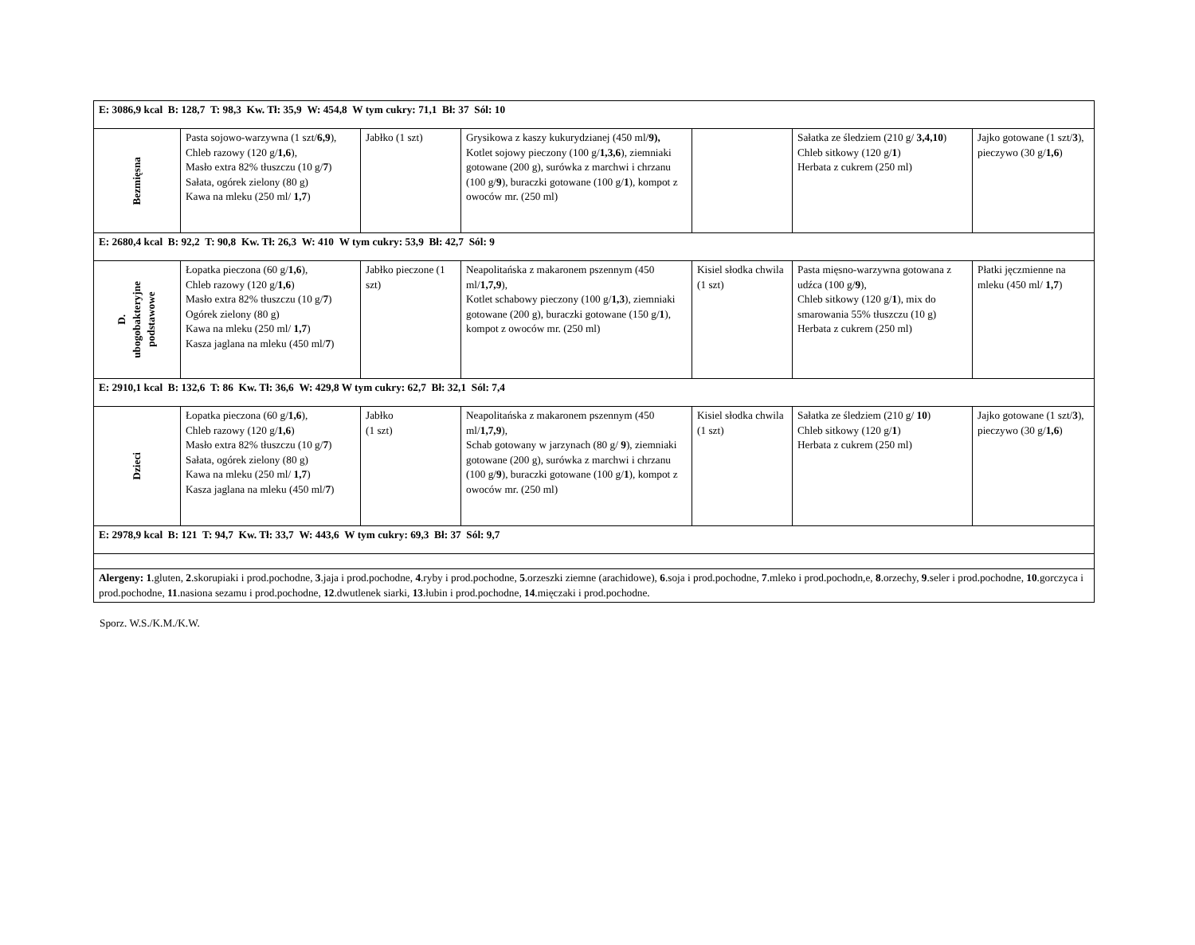| E: 3086,9 kcal B: 128,7 T: 98,3 Kw. Tł: 35,9 W: 454,8 W tym cukry: 71,1 Bł: 37 Sól: 10 | | | | | | |
| Bezmięsna | Pasta sojowo-warzywna (1 szt/ 6,9 ), Chleb razowy (120 g/ 1,6 ), Masło extra 82% tłuszczu (10 g/ 7 ) Sałata, ogórek zielony (80 g) Kawa na mleku (250 ml/ 1,7 ) | Jabłko (1 szt) | Grysikowa z kaszy kukurydzianej (450 ml/ 9), Kotlet sojowy pieczony (100 g/ 1,3,6 ), ziemniaki gotowane (200 g), surówka z marchwi i chrzanu (100 g/ 9 ), buraczki gotowane (100 g/ 1 ), kompot z owoców mr. (250 ml) | | Sałatka ze śledziem (210 g/ 3,4,10 ) Chleb sitkowy (120 g/ 1 ) Herbata z cukrem (250 ml) | Jajko gotowane (1 szt/ 3 ), pieczywo (30 g/ 1,6 ) |
| E: 2680,4 kcal B: 92,2 T: 90,8 Kw. Tł: 26,3 W: 410 W tym cukry: 53,9 Bł: 42,7 Sól: 9 | | | | | | |
| D. ubogobakteryjne podstawowe | Łopatka pieczona (60 g/ 1,6 ), Chleb razowy (120 g/ 1,6 ) Masło extra 82% tłuszczu (10 g/ 7 ) Ogórek zielony (80 g) Kawa na mleku (250 ml/ 1,7 ) Kasza jaglana na mleku (450 ml/ 7 ) | Jabłko pieczone (1 szt) | Neapolitańska z makaronem pszennym (450 ml/ 1,7,9 ), Kotlet schabowy pieczony (100 g/ 1,3 ), ziemniaki gotowane (200 g), buraczki gotowane (150 g/ 1 ), kompot z owoców mr. (250 ml) | Kisiel słodka chwila (1 szt) | Pasta mięsno-warzywna gotowana z udźca (100 g/ 9 ), Chleb sitkowy (120 g/ 1 ), mix do smarowania 55% tłuszczu (10 g) Herbata z cukrem (250 ml) | Płatki jęczmienne na mleku (450 ml/ 1,7 ) |
| E: 2910,1 kcal B: 132,6 T: 86 Kw. Tł: 36,6 W: 429,8 W tym cukry: 62,7 Bł: 32,1 Sól: 7,4 | | | | | | |
| Dzieci | Łopatka pieczona (60 g/ 1,6 ), Chleb razowy (120 g/ 1,6 ) Masło extra 82% tłuszczu (10 g/ 7 ) Sałata, ogórek zielony (80 g) Kawa na mleku (250 ml/ 1,7 ) Kasza jaglana na mleku (450 ml/ 7 ) | Jabłko (1 szt) | Neapolitańska z makaronem pszennym (450 ml/ 1,7,9 ), Schab gotowany w jarzynach (80 g/ 9 ), ziemniaki gotowane (200 g), surówka z marchwi i chrzanu (100 g/ 9 ), buraczki gotowane (100 g/ 1 ), kompot z owoców mr. (250 ml) | Kisiel słodka chwila (1 szt) | Sałatka ze śledziem (210 g/ 10 ) Chleb sitkowy (120 g/ 1 ) Herbata z cukrem (250 ml) | Jajko gotowane (1 szt/ 3 ), pieczywo (30 g/ 1,6 ) |
| E: 2978,9 kcal B: 121 T: 94,7 Kw. Tł: 33,7 W: 443,6 W tym cukry: 69,3 Bł: 37 Sól: 9,7 | | | | | | |
| Alergeny: 1 .gluten, 2 .skorupiaki i prod.pochodne, 3 .jaja i prod.pochodne, 4 .ryby i prod.pochodne, 5 .orzeszki ziemne (arachidowe), 6 .soja i prod.pochodne, 7 .mleko i prod.pochodn,e, 8 .orzechy, 9 .seler i prod.pochodne, 10 .gorczyca i prod.pochodne, 11 .nasiona sezamu i prod.pochodne, 12 .dwutlenek siarki, 13 .łubin i prod.pochodne, 14 .mięczaki i prod.pochodne. | | | | | | |
Sporz. W.S./K.M./K.W.